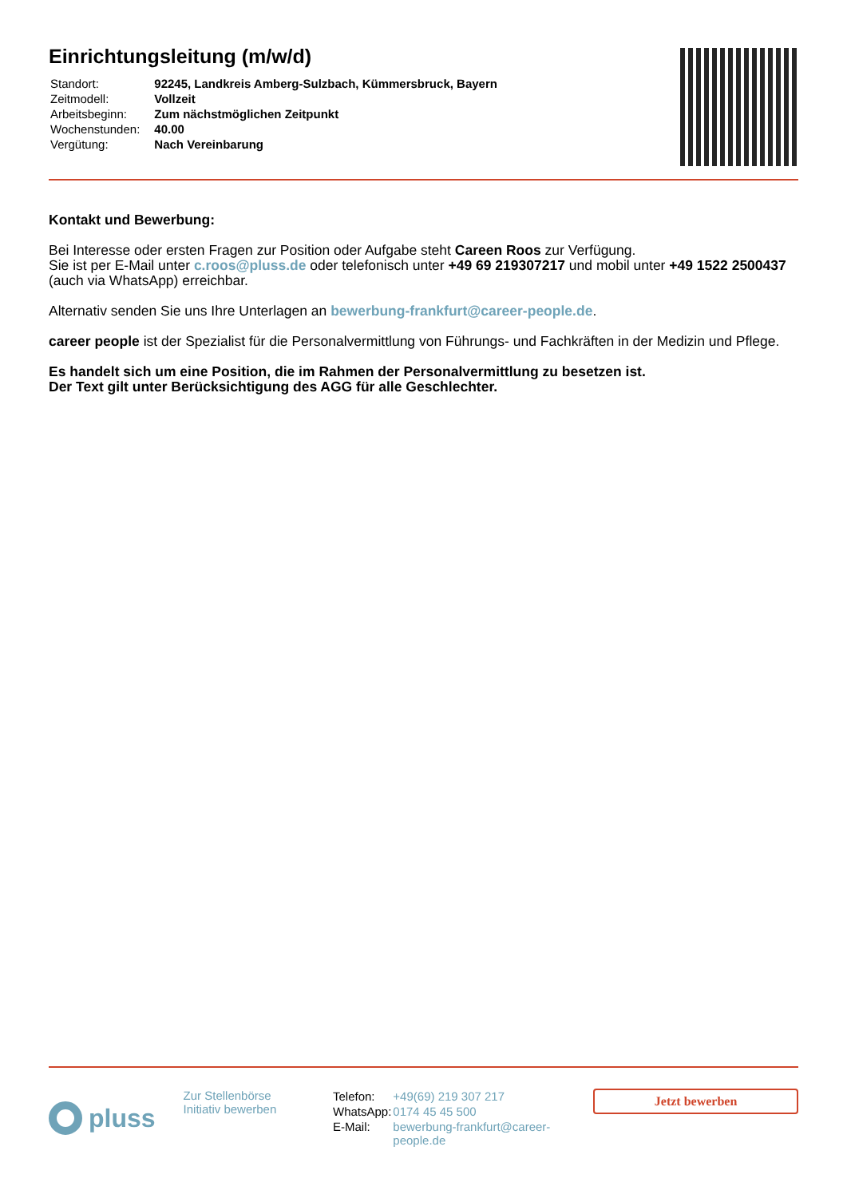Einrichtungsleitung (m/w/d)
| Standort: | 92245, Landkreis Amberg-Sulzbach, Kümmersbruck, Bayern |
| Zeitmodell: | Vollzeit |
| Arbeitsbeginn: | Zum nächstmöglichen Zeitpunkt |
| Wochenstunden: | 40.00 |
| Vergütung: | Nach Vereinbarung |
Kontakt und Bewerbung:
Bei Interesse oder ersten Fragen zur Position oder Aufgabe steht Careen Roos zur Verfügung.
Sie ist per E-Mail unter c.roos@pluss.de oder telefonisch unter +49 69 219307217 und mobil unter +49 1522 2500437 (auch via WhatsApp) erreichbar.
Alternativ senden Sie uns Ihre Unterlagen an bewerbung-frankfurt@career-people.de.
career people ist der Spezialist für die Personalvermittlung von Führungs- und Fachkräften in der Medizin und Pflege.
Es handelt sich um eine Position, die im Rahmen der Personalvermittlung zu besetzen ist.
Der Text gilt unter Berücksichtigung des AGG für alle Geschlechter.
pluss
Zur Stellenbörse
Initiativ bewerben
| Telefon: | +49(69) 219 307 217 |
| WhatsApp: | 0174 45 45 500 |
| E-Mail: | bewerbung-frankfurt@career- people.de |
Jetzt bewerben